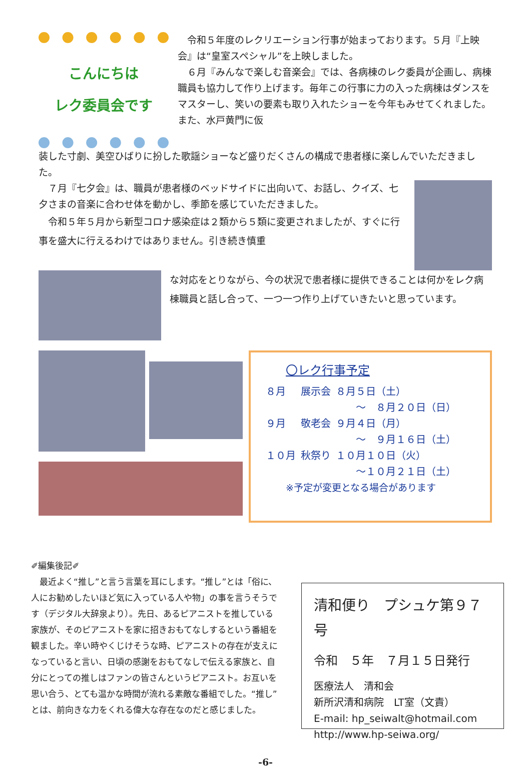こんにちは
レク委員会です
　令和５年度のレクリエーション行事が始まっております。５月『上映会』は“皇室スペシャル”を上映しました。
　６月『みんなで楽しむ音楽会』では、各病棟のレク委員が企画し、病棟職員も協力して作り上げます。毎年この行事に力の入った病棟はダンスをマスターし、笑いの要素も取り入れたショーを今年もみせてくれました。また、水戸黄門に仮
装した寸劇、美空ひばりに扮した歌謡ショーなど盛りだくさんの構成で患者様に楽しんでいただきました。
　７月『七夕会』は、職員が患者様のベッドサイドに出向いて、お話し、クイズ、七夕さまの音楽に合わせ体を動かし、季節を感じていただきました。
　令和５年５月から新型コロナ感染症は２類から５類に変更されましたが、すぐに行事を盛大に行えるわけではありません。引き続き慎重
な対応をとりながら、今の状況で患者様に提供できることは何かをレク病棟職員と話し合って、一つ一つ作り上げていきたいと思っています。
〇レク行事予定
| ８月 | 展示会 | ８月５日（土） |
| | | ～ ８月２０日（日） |
| ９月 | 敬老会 | ９月４日（月） |
| | | ～ ９月１６日（土） |
| １０月 | 秋祭り | １０月１０日（火） |
| | | ～１０月２１日（土） |
※予定が変更となる場合があります
✐編集後記✐
　最近よく“推し”と言う言葉を耳にします。“推し”とは「俗に、人にお勧めしたいほど気に入っている人や物」の事を言うそうです（デジタル大辞泉より）。先日、あるピアニストを推している家族が、そのピアニストを家に招きおもてなしするという番組を観ました。辛い時やくじけそうな時、ピアニストの存在が支えになっていると言い、日頃の感謝をおもてなしで伝える家族と、自分にとっての推しはファンの皆さんというピアニスト。お互いを思い合う、とても温かな時間が流れる素敵な番組でした。“推し”とは、前向きな力をくれる偉大な存在なのだと感じました。
清和便り　プシュケ第９７号
令和　５年　７月１５日発行
医療法人　清和会
新所沢清和病院　LT室（文責）
E-mail: hp_seiwalt@hotmail.com
http://www.hp-seiwa.org/
-6-